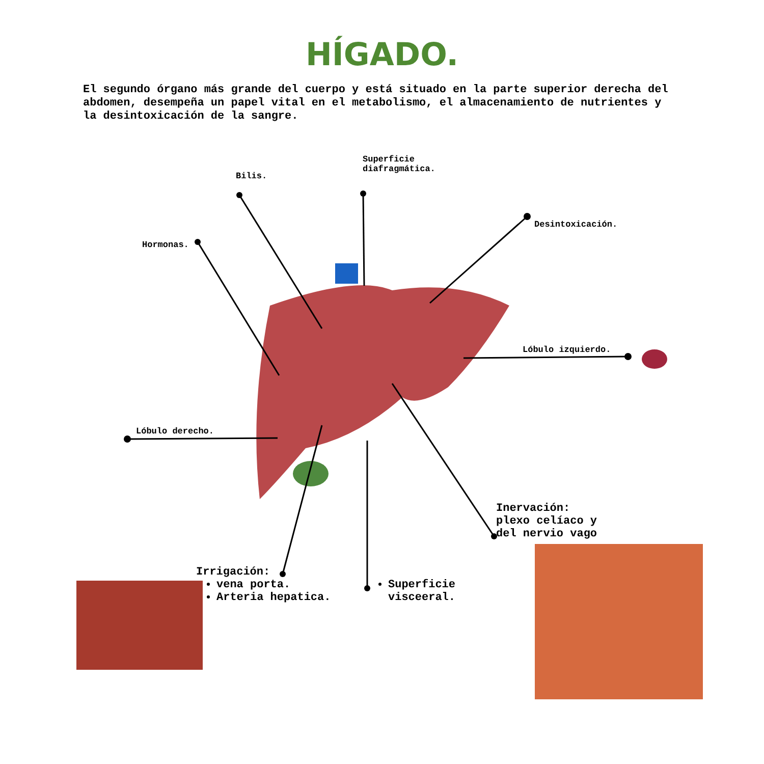HÍGADO.
El segundo órgano más grande del cuerpo y está situado en la parte superior derecha del abdomen, desempeña un papel vital en el metabolismo, el almacenamiento de nutrientes y la desintoxicación de la sangre.
Bilis.
Superficie
diafragmática.
Desintoxicación.
Hormonas.
Lóbulo izquierdo.
Lóbulo derecho.
Inervación:
plexo celíaco y
del nervio vago
Irrigación:
vena porta.
Arteria hepatica.
Superficie visceeral.